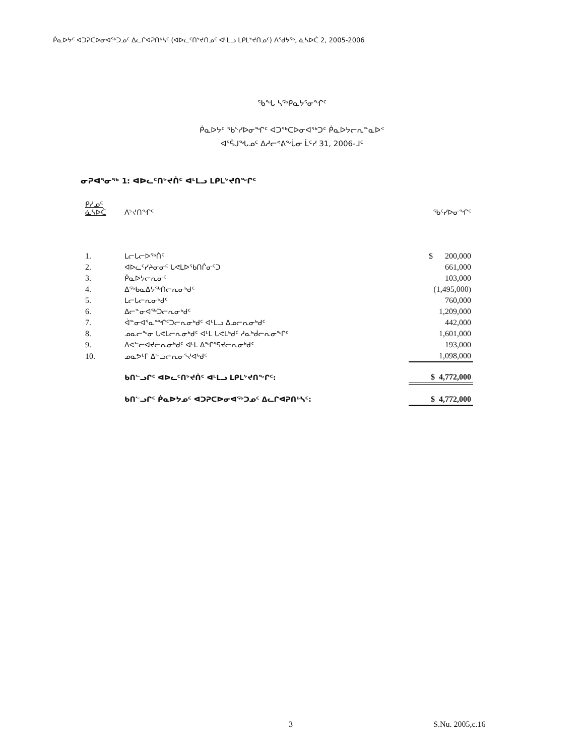ᑮᓇᐅᔭᑦ ᐊᑐᕈᑕᐅᓂᐊᖅᑐᓄᑦ ᐃᓚᒋᐊᕈᑎᒃᓴᑦ (ᐊᐅᓚᑦᑎᔾᔪᑎᓄᑦ ᐊᒻᒪᓗ ᒪᑭᒪᔾᔪᑎᓄᑦ) ᐱᕐᑯᔭᖅ, ᓈᓴᐅᑖ 2, 2005-2006
ᖃᖓ ᓴᖅᑭᓇᔭᕐᓂᖏᑦ
ᑮᓇᐅᔭᑦ ᖃᔅᓯᐅᓂᖏᑦ ᐊᑐᖅᑕᐅᓂᐊᖅᑐᑦ ᑮᓇᐅᔭᓕᕆᓐᓇᐅᑉ
ᐊᕐᕌᒍᖓᓄᑦ ᐃᓱᓕᕝᕕᖕᒑᓂ ᒫᑦᓯ 31, 2006-ᒧᑦ
ᓂᕈᐊᕐᓂᖅ 1: ᐊᐅᓚᑦᑎᔾᔪᑏᑦ ᐊᒻᒪᓗ ᒪᑭᒪᔾᔪᑎᖏᑦ
| ᑭᓱᓄᑦ ᓈᓴᐅᑖ | ᐱᔾᔪᑎᖏᑦ | ᖃᑦᓯᐅᓂᖏᑦ |
| --- | --- | --- |
| 1. | ᒪᓕᒐᓕᐅᖅᑏᑦ | $ 200,000 |
| 2. | ᐊᐅᓚᑦᓯᔨᓂᓂᑦ ᒐᕙᒪᐅᖃᑎᒌᓂᑦᑐ | 661,000 |
| 3. | ᑮᓇᐅᔭᓕᕆᓂᑦ | 103,000 |
| 4. | ᐃᖅᑲᓇᐃᔭᖅᑎᓕᕆᓂᒃᑯᑦ | (1,495,000) |
| 5. | ᒪᓕᒐᓕᕆᓂᒃᑯᑦ | 760,000 |
| 6. | ᐃᓕᓐᓂᐊᖅᑐᓕᕆᓂᒃᑯᑦ | 1,209,000 |
| 7. | ᐋᓐᓂᐊᕐᓇᙱᑦᑐᓕᕆᓂᒃᑯᑦ ᐊᒻᒪᓗ ᐃᓄᓕᕆᓂᒃᑯᑦ | 442,000 |
| 8. | ᓄᓇᓕᖕᓂ ᒐᕙᒪᓕᕆᓂᒃᑯᑦ ᐊᒻᒪ ᒐᕙᒪᒃᑯᑦ ᓱᓇᒃᑰᓕᕆᓂᖏᑦ | 1,601,000 |
| 9. | ᐱᕙᓪᓕᐊᔪᓕᕆᓂᒃᑯᑦ ᐊᒻᒪ ᐃᖏᕐᕋᔪᓕᕆᓂᒃᑯᑦ | 193,000 |
| 10. | ᓄᓇᕗᒻᒥ ᐃᓪᓗᓕᕆᓂᕐᔪᐊᒃᑯᑦ | 1,098,000 |
| | ᑲᑎᓪᓗᒋᑦ ᐊᐅᓚᑦᑎᔾᔪᑏᑦ ᐊᒻᒪᓗ ᒪᑭᒪᔾᔪᑎᖏᑦ: | $ 4,772,000 |
| | ᑲᑎᓪᓗᒋᑦ ᑮᓇᐅᔭᓄᑦ ᐊᑐᕈᑕᐅᓂᐊᖅᑐᓄᑦ ᐃᓚᒋᐊᕈᑎᒃᓴᑦ: | $ 4,772,000 |
3 S.Nu. 2005,c.16